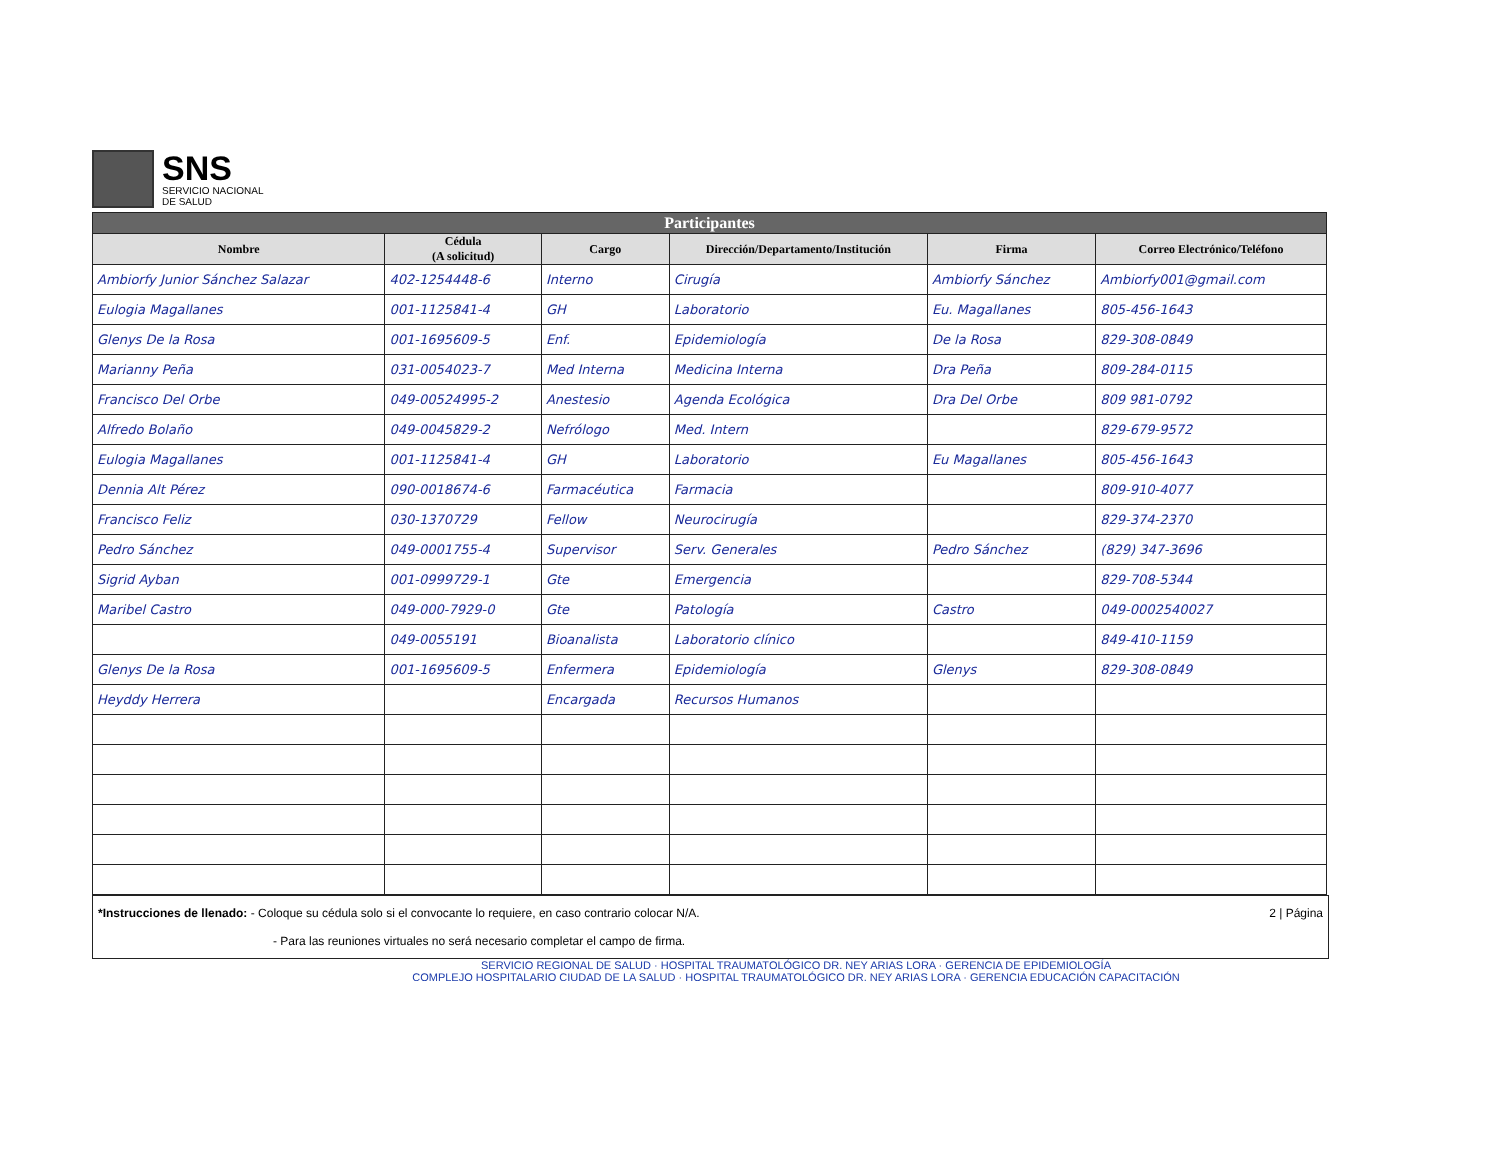SNS
SERVICIO NACIONAL
DE SALUD
| Participantes | | | | | |
| Nombre | Cédula (A solicitud) | Cargo | Dirección/Departamento/Institución | Firma | Correo Electrónico/Teléfono |
| Ambiorfy Junior Sánchez Salazar | 402-1254448-6 | Interno | Cirugía | Ambiorfy Sánchez | Ambiorfy001@gmail.com |
| Eulogia Magallanes | 001-1125841-4 | GH | Laboratorio | Eu. Magallanes | 805-456-1643 |
| Glenys De la Rosa | 001-1695609-5 | Enf. | Epidemiología | De la Rosa | 829-308-0849 |
| Marianny Peña | 031-0054023-7 | Med Interna | Medicina Interna | Dra Peña | 809-284-0115 |
| Francisco Del Orbe | 049-00524995-2 | Anestesio | Agenda Ecológica | Dra Del Orbe | 809 981-0792 |
| Alfredo Bolaño | 049-0045829-2 | Nefrólogo | Med. Intern | | 829-679-9572 |
| Eulogia Magallanes | 001-1125841-4 | GH | Laboratorio | Eu Magallanes | 805-456-1643 |
| Dennia Alt Pérez | 090-0018674-6 | Farmacéutica | Farmacia | | 809-910-4077 |
| Francisco Feliz | 030-1370729 | Fellow | Neurocirugía | | 829-374-2370 |
| Pedro Sánchez | 049-0001755-4 | Supervisor | Serv. Generales | Pedro Sánchez | (829) 347-3696 |
| Sigrid Ayban | 001-0999729-1 | Gte | Emergencia | | 829-708-5344 |
| Maribel Castro | 049-000-7929-0 | Gte | Patología | Castro | 049-0002540027 |
| | 049-0055191 | Bioanalista | Laboratorio clínico | | 849-410-1159 |
| Glenys De la Rosa | 001-1695609-5 | Enfermera | Epidemiología | Glenys | 829-308-0849 |
| Heyddy Herrera | | Encargada | Recursos Humanos | | |
*Instrucciones de llenado: - Coloque su cédula solo si el convocante lo requiere, en caso contrario colocar N/A. 2 | Página
- Para las reuniones virtuales no será necesario completar el campo de firma.
SERVICIO REGIONAL DE SALUD · HOSPITAL TRAUMATOLÓGICO DR. NEY ARIAS LORA · GERENCIA DE EPIDEMIOLOGÍA
COMPLEJO HOSPITALARIO CIUDAD DE LA SALUD · HOSPITAL TRAUMATOLÓGICO DR. NEY ARIAS LORA · GERENCIA EDUCACIÓN CAPACITACIÓN